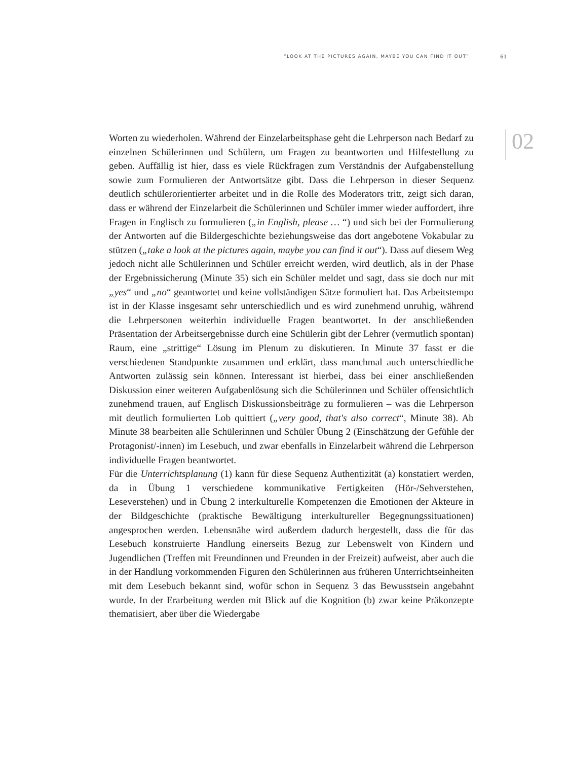“LOOK AT THE PICTURES AGAIN, MAYBE YOU CAN FIND IT OUT” 61
02
Worten zu wiederholen. Während der Einzelarbeitsphase geht die Lehrperson nach Bedarf zu einzelnen Schülerinnen und Schülern, um Fragen zu beantworten und Hilfestellung zu geben. Auffällig ist hier, dass es viele Rückfragen zum Verständnis der Aufgabenstellung sowie zum Formulieren der Antwortsätze gibt. Dass die Lehrperson in dieser Sequenz deutlich schülerorientierter arbeitet und in die Rolle des Moderators tritt, zeigt sich daran, dass er während der Einzelarbeit die Schülerinnen und Schüler immer wieder auffordert, ihre Fragen in Englisch zu formulieren („in English, please … “) und sich bei der Formulierung der Antworten auf die Bildergeschichte beziehungsweise das dort angebotene Vokabular zu stützen („take a look at the pictures again, maybe you can find it out“). Dass auf diesem Weg jedoch nicht alle Schülerinnen und Schüler erreicht werden, wird deutlich, als in der Phase der Ergebnissicherung (Minute 35) sich ein Schüler meldet und sagt, dass sie doch nur mit „yes“ und „no“ geantwortet und keine vollständigen Sätze formuliert hat. Das Arbeitstempo ist in der Klasse insgesamt sehr unterschiedlich und es wird zunehmend unruhig, während die Lehrpersonen weiterhin individuelle Fragen beantwortet. In der anschließenden Präsentation der Arbeitsergebnisse durch eine Schülerin gibt der Lehrer (vermutlich spontan) Raum, eine „strittige“ Lösung im Plenum zu diskutieren. In Minute 37 fasst er die verschiedenen Standpunkte zusammen und erklärt, dass manchmal auch unterschiedliche Antworten zulässig sein können. Interessant ist hierbei, dass bei einer anschließenden Diskussion einer weiteren Aufgabenlösung sich die Schülerinnen und Schüler offensichtlich zunehmend trauen, auf Englisch Diskussionsbeiträge zu formulieren – was die Lehrperson mit deutlich formulierten Lob quittiert („very good, that's also correct“, Minute 38). Ab Minute 38 bearbeiten alle Schülerinnen und Schüler Übung 2 (Einschätzung der Gefühle der Protagonist/-innen) im Lesebuch, und zwar ebenfalls in Einzelarbeit während die Lehrperson individuelle Fragen beantwortet.
Für die Unterrichtsplanung (1) kann für diese Sequenz Authentizität (a) konstatiert werden, da in Übung 1 verschiedene kommunikative Fertigkeiten (Hör-/Sehverstehen, Leseverstehen) und in Übung 2 interkulturelle Kompetenzen die Emotionen der Akteure in der Bildgeschichte (praktische Bewältigung interkultureller Begegnungssituationen) angesprochen werden. Lebensnähe wird außerdem dadurch hergestellt, dass die für das Lesebuch konstruierte Handlung einerseits Bezug zur Lebenswelt von Kindern und Jugendlichen (Treffen mit Freundinnen und Freunden in der Freizeit) aufweist, aber auch die in der Handlung vorkommenden Figuren den Schülerinnen aus früheren Unterrichtseinheiten mit dem Lesebuch bekannt sind, wofür schon in Sequenz 3 das Bewusstsein angebahnt wurde. In der Erarbeitung werden mit Blick auf die Kognition (b) zwar keine Präkonzepte thematisiert, aber über die Wiedergabe